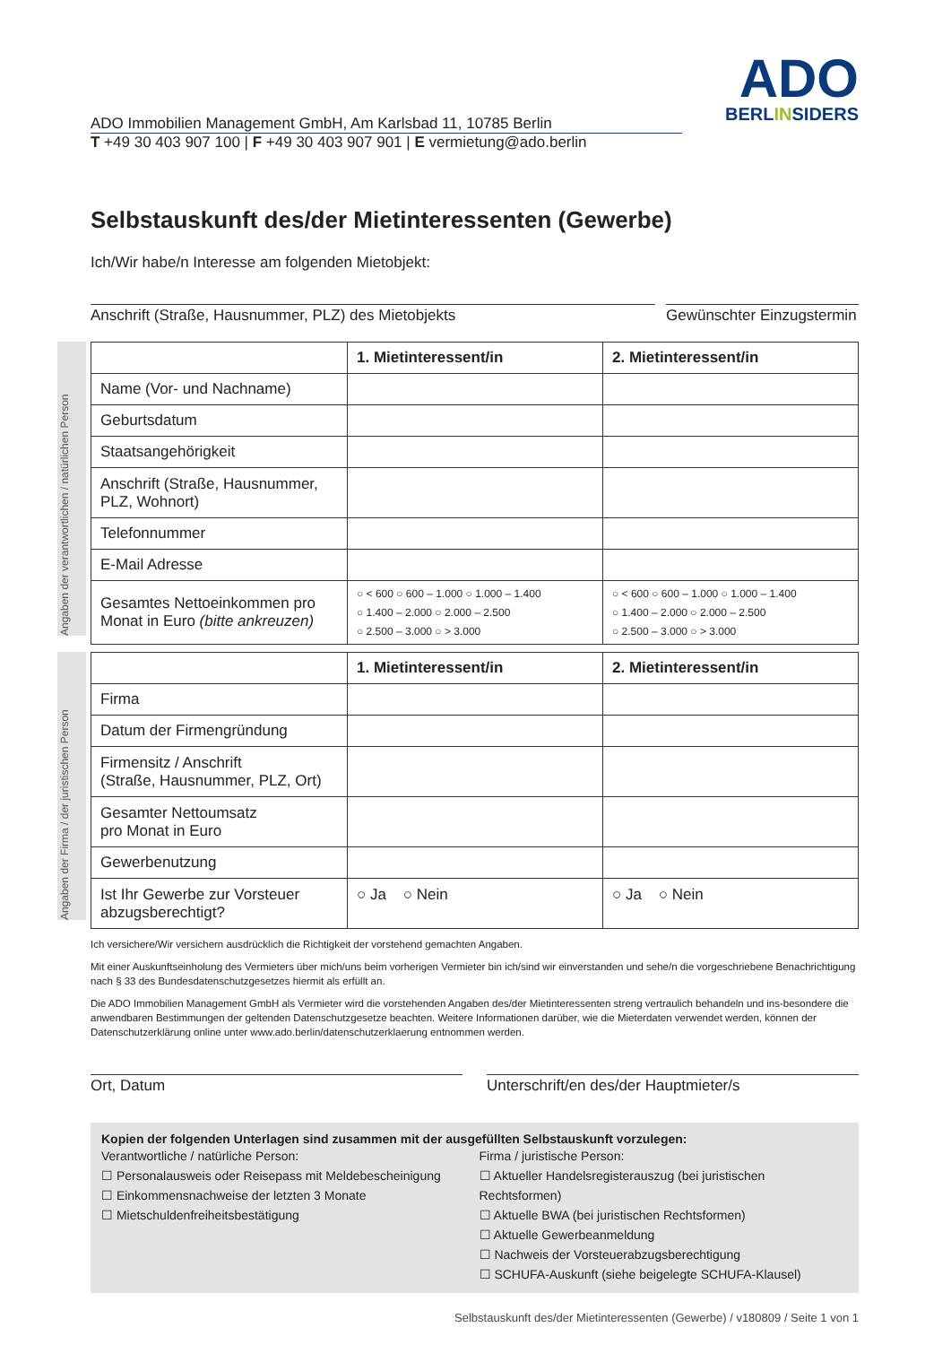ADO Immobilien Management GmbH, Am Karlsbad 11, 10785 Berlin
T +49 30 403 907 100 | F +49 30 403 907 901 | E vermietung@ado.berlin
ADO
BERLINSIDERS
Selbstauskunft des/der Mietinteressenten (Gewerbe)
Ich/Wir habe/n Interesse am folgenden Mietobjekt:
Anschrift (Straße, Hausnummer, PLZ) des Mietobjekts Gewünschter Einzugstermin
| | 1. Mietinteressent/in | 2. Mietinteressent/in |
| --- | --- | --- |
| Name (Vor- und Nachname) | | |
| Geburtsdatum | | |
| Staatsangehörigkeit | | |
| Anschrift (Straße, Hausnummer, PLZ, Wohnort) | | |
| Telefonnummer | | |
| E-Mail Adresse | | |
| Gesamtes Nettoeinkommen pro Monat in Euro (bitte ankreuzen) | ○ < 600 ○ 600 – 1.000 ○ 1.000 – 1.400 ○ 1.400 – 2.000 ○ 2.000 – 2.500 ○ 2.500 – 3.000 ○ > 3.000 | ○ < 600 ○ 600 – 1.000 ○ 1.000 – 1.400 ○ 1.400 – 2.000 ○ 2.000 – 2.500 ○ 2.500 – 3.000 ○ > 3.000 |
Angaben der verantwortlichen / natürlichen Person
| | 1. Mietinteressent/in | 2. Mietinteressent/in |
| --- | --- | --- |
| Firma | | |
| Datum der Firmengründung | | |
| Firmensitz / Anschrift (Straße, Hausnummer, PLZ, Ort) | | |
| Gesamter Nettoumsatz pro Monat in Euro | | |
| Gewerbenutzung | | |
| Ist Ihr Gewerbe zur Vorsteuer abzugsberechtigt? | ○ Ja ○ Nein | ○ Ja ○ Nein |
Angaben der Firma / der juristischen Person
Ich versichere/Wir versichern ausdrücklich die Richtigkeit der vorstehend gemachten Angaben.
Mit einer Auskunftseinholung des Vermieters über mich/uns beim vorherigen Vermieter bin ich/sind wir einverstanden und sehe/n die vorgeschriebene Benachrichtigung nach § 33 des Bundesdatenschutzgesetzes hiermit als erfüllt an.
Die ADO Immobilien Management GmbH als Vermieter wird die vorstehenden Angaben des/der Mietinteressenten streng vertraulich behandeln und ins-besondere die anwendbaren Bestimmungen der geltenden Datenschutzgesetze beachten. Weitere Informationen darüber, wie die Mieterdaten verwendet werden, können der Datenschutzerklärung online unter www.ado.berlin/datenschutzerklaerung entnommen werden.
Ort, Datum Unterschrift/en des/der Hauptmieter/s
Kopien der folgenden Unterlagen sind zusammen mit der ausgefüllten Selbstauskunft vorzulegen:
Verantwortliche / natürliche Person:
☐ Personalausweis oder Reisepass mit Meldebescheinigung
☐ Einkommensnachweise der letzten 3 Monate
☐ Mietschuldenfreiheitsbestätigung
Firma / juristische Person:
☐ Aktueller Handelsregisterauszug (bei juristischen Rechtsformen)
☐ Aktuelle BWA (bei juristischen Rechtsformen)
☐ Aktuelle Gewerbeanmeldung
☐ Nachweis der Vorsteuerabzugsberechtigung
☐ SCHUFA-Auskunft (siehe beigelegte SCHUFA-Klausel)
Selbstauskunft des/der Mietinteressenten (Gewerbe) / v180809 / Seite 1 von 1